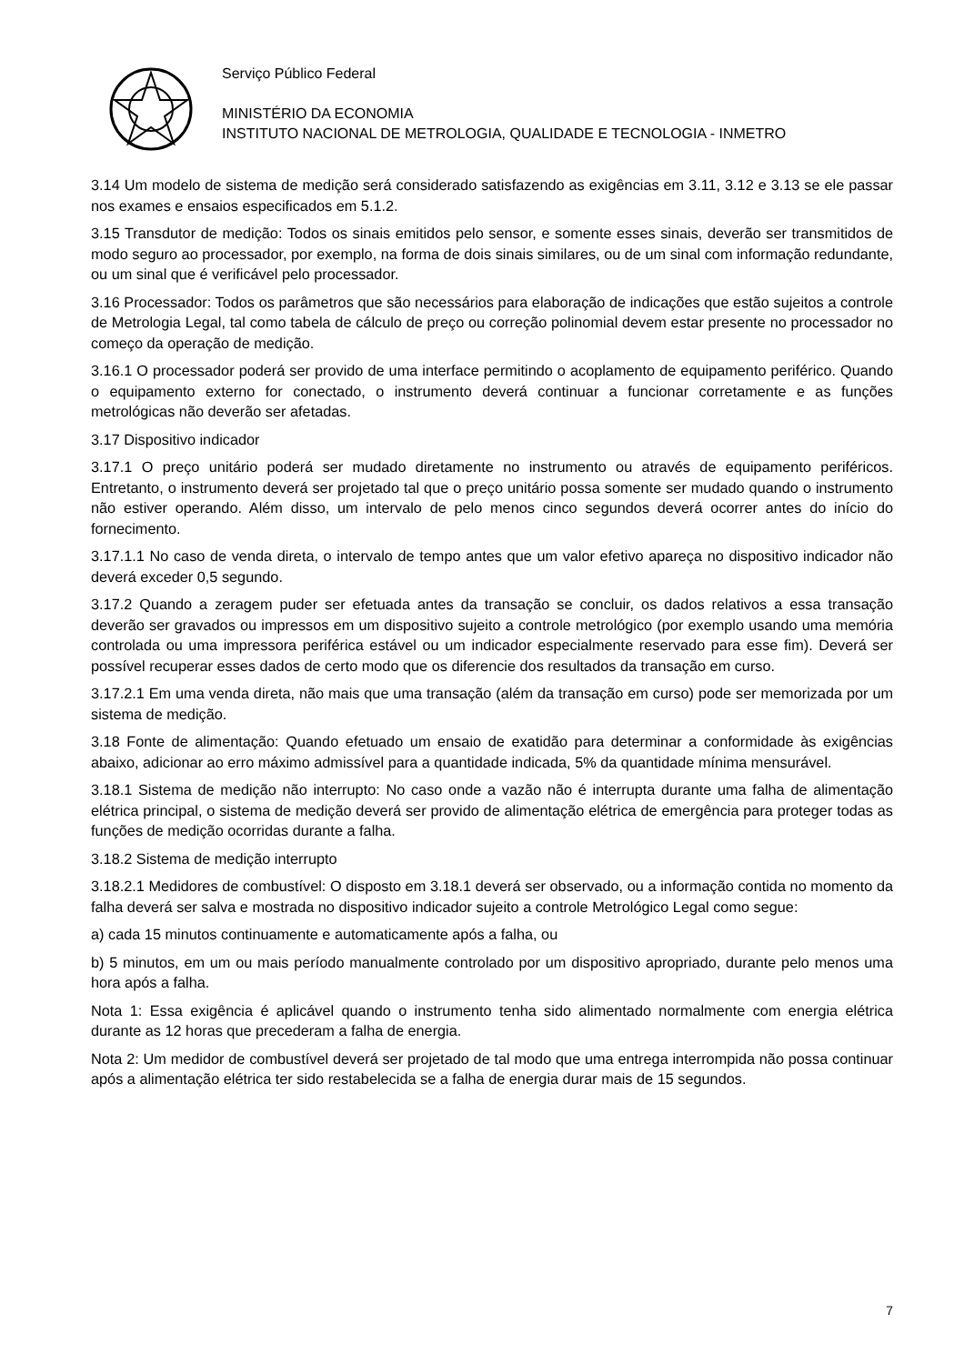Serviço Público Federal
MINISTÉRIO DA ECONOMIA
INSTITUTO NACIONAL DE METROLOGIA, QUALIDADE E TECNOLOGIA - INMETRO
3.14 Um modelo de sistema de medição será considerado satisfazendo as exigências em 3.11, 3.12 e 3.13 se ele passar nos exames e ensaios especificados em 5.1.2.
3.15 Transdutor de medição: Todos os sinais emitidos pelo sensor, e somente esses sinais, deverão ser transmitidos de modo seguro ao processador, por exemplo, na forma de dois sinais similares, ou de um sinal com informação redundante, ou um sinal que é verificável pelo processador.
3.16 Processador: Todos os parâmetros que são necessários para elaboração de indicações que estão sujeitos a controle de Metrologia Legal, tal como tabela de cálculo de preço ou correção polinomial devem estar presente no processador no começo da operação de medição.
3.16.1 O processador poderá ser provido de uma interface permitindo o acoplamento de equipamento periférico. Quando o equipamento externo for conectado, o instrumento deverá continuar a funcionar corretamente e as funções metrológicas não deverão ser afetadas.
3.17 Dispositivo indicador
3.17.1 O preço unitário poderá ser mudado diretamente no instrumento ou através de equipamento periféricos. Entretanto, o instrumento deverá ser projetado tal que o preço unitário possa somente ser mudado quando o instrumento não estiver operando. Além disso, um intervalo de pelo menos cinco segundos deverá ocorrer antes do início do fornecimento.
3.17.1.1 No caso de venda direta, o intervalo de tempo antes que um valor efetivo apareça no dispositivo indicador não deverá exceder 0,5 segundo.
3.17.2 Quando a zeragem puder ser efetuada antes da transação se concluir, os dados relativos a essa transação deverão ser gravados ou impressos em um dispositivo sujeito a controle metrológico (por exemplo usando uma memória controlada ou uma impressora periférica estável ou um indicador especialmente reservado para esse fim). Deverá ser possível recuperar esses dados de certo modo que os diferencie dos resultados da transação em curso.
3.17.2.1 Em uma venda direta, não mais que uma transação (além da transação em curso) pode ser memorizada por um sistema de medição.
3.18 Fonte de alimentação: Quando efetuado um ensaio de exatidão para determinar a conformidade às exigências abaixo, adicionar ao erro máximo admissível para a quantidade indicada, 5% da quantidade mínima mensurável.
3.18.1 Sistema de medição não interrupto: No caso onde a vazão não é interrupta durante uma falha de alimentação elétrica principal, o sistema de medição deverá ser provido de alimentação elétrica de emergência para proteger todas as funções de medição ocorridas durante a falha.
3.18.2 Sistema de medição interrupto
3.18.2.1 Medidores de combustível: O disposto em 3.18.1 deverá ser observado, ou a informação contida no momento da falha deverá ser salva e mostrada no dispositivo indicador sujeito a controle Metrológico Legal como segue:
a) cada 15 minutos continuamente e automaticamente após a falha, ou
b) 5 minutos, em um ou mais período manualmente controlado por um dispositivo apropriado, durante pelo menos uma hora após a falha.
Nota 1: Essa exigência é aplicável quando o instrumento tenha sido alimentado normalmente com energia elétrica durante as 12 horas que precederam a falha de energia.
Nota 2: Um medidor de combustível deverá ser projetado de tal modo que uma entrega interrompida não possa continuar após a alimentação elétrica ter sido restabelecida se a falha de energia durar mais de 15 segundos.
7